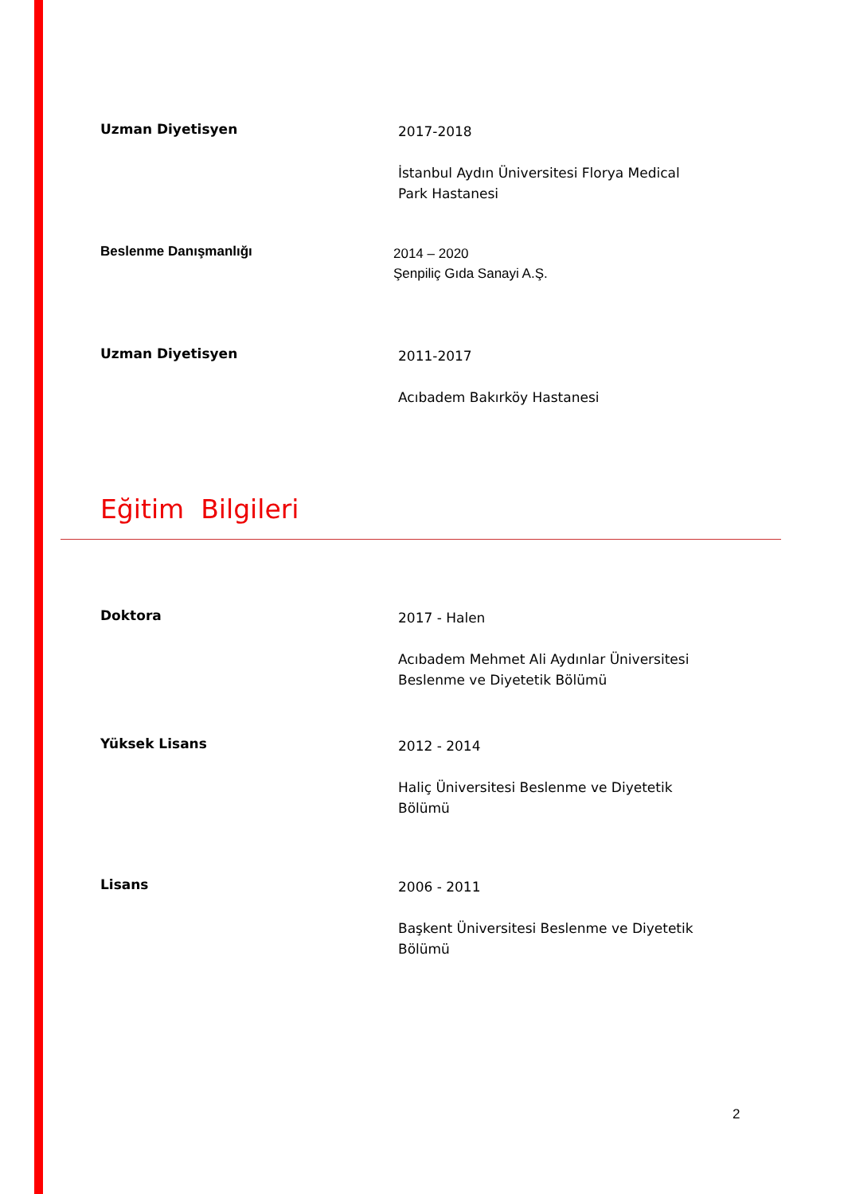Uzman Diyetisyen
2017-2018
İstanbul Aydın Üniversitesi Florya Medical Park Hastanesi
Beslenme Danışmanlığı
2014 – 2020
Şenpiliç Gıda Sanayi A.Ş.
Uzman Diyetisyen
2011-2017
Acıbadem Bakırköy Hastanesi
Eğitim Bilgileri
Doktora
2017 - Halen
Acıbadem Mehmet Ali Aydınlar Üniversitesi Beslenme ve Diyetetik Bölümü
Yüksek Lisans
2012 - 2014
Haliç Üniversitesi Beslenme ve Diyetetik Bölümü
Lisans
2006 - 2011
Başkent Üniversitesi Beslenme ve Diyetetik Bölümü
2